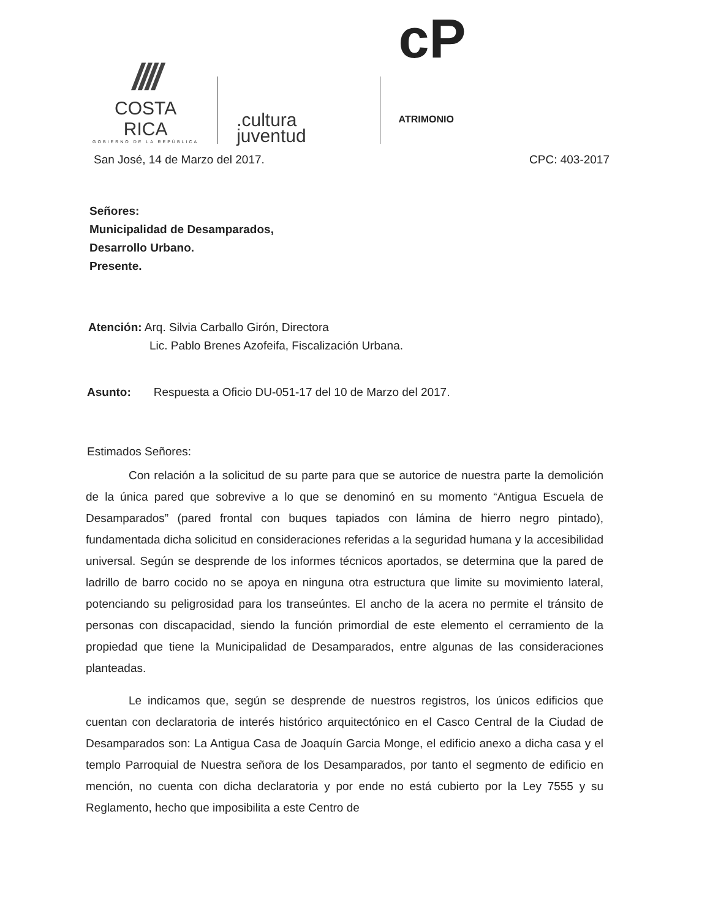////
COSTA RICA
GOBIERNO DE LA REPÚBLICA
.cultura
juventud
cP ATRIMONIO
San José, 14 de Marzo del 2017. CPC: 403-2017
Señores:
Municipalidad de Desamparados,
Desarrollo Urbano.
Presente.
Atención: Arq. Silvia Carballo Girón, Directora
Lic. Pablo Brenes Azofeifa, Fiscalización Urbana.
Asunto: Respuesta a Oficio DU-051-17 del 10 de Marzo del 2017.
Estimados Señores:
Con relación a la solicitud de su parte para que se autorice de nuestra parte la demolición de la única pared que sobrevive a lo que se denominó en su momento “Antigua Escuela de Desamparados” (pared frontal con buques tapiados con lámina de hierro negro pintado), fundamentada dicha solicitud en consideraciones referidas a la seguridad humana y la accesibilidad universal. Según se desprende de los informes técnicos aportados, se determina que la pared de ladrillo de barro cocido no se apoya en ninguna otra estructura que limite su movimiento lateral, potenciando su peligrosidad para los transeúntes. El ancho de la acera no permite el tránsito de personas con discapacidad, siendo la función primordial de este elemento el cerramiento de la propiedad que tiene la Municipalidad de Desamparados, entre algunas de las consideraciones planteadas.
Le indicamos que, según se desprende de nuestros registros, los únicos edificios que cuentan con declaratoria de interés histórico arquitectónico en el Casco Central de la Ciudad de Desamparados son: La Antigua Casa de Joaquín Garcia Monge, el edificio anexo a dicha casa y el templo Parroquial de Nuestra señora de los Desamparados, por tanto el segmento de edificio en mención, no cuenta con dicha declaratoria y por ende no está cubierto por la Ley 7555 y su Reglamento, hecho que imposibilita a este Centro de